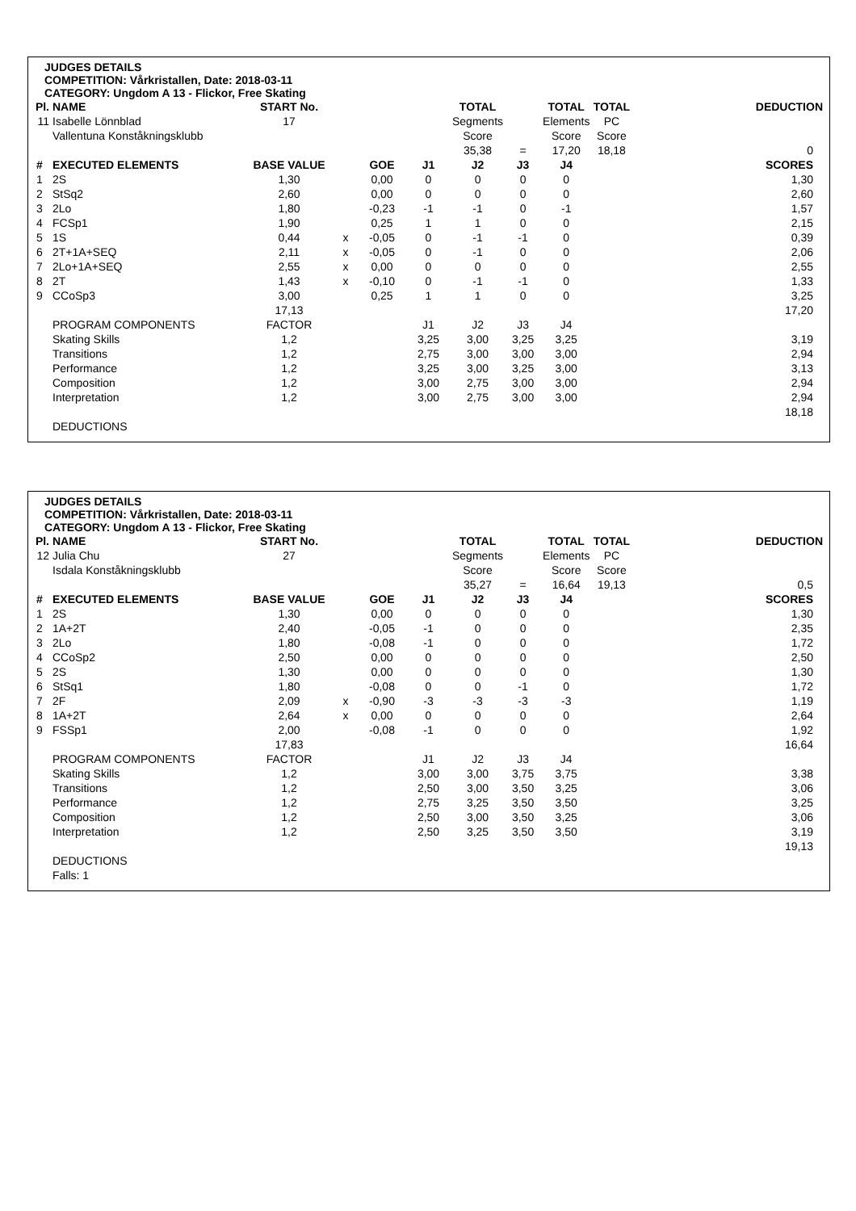JUDGES DETAILS
COMPETITION: Vårkristallen, Date: 2018-03-11
CATEGORY: Ungdom A 13 - Flickor, Free Skating
| Pl. | NAME | START No. | | | | TOTAL | | TOTAL | TOTAL | | DEDUCTION |
| 11 | Isabelle Lönnblad | 17 | | | | Segments | | Elements | PC | | |
| | Vallentuna Konståkningsklubb | | | | | Score | | Score | Score | | |
| | | | | | | 35,38 | = | 17,20 | 18,18 | | 0 |
| # | EXECUTED ELEMENTS | BASE VALUE | | GOE | J1 | J2 | J3 | J4 | | | SCORES |
| 1 | 2S | 1,30 | | 0,00 | 0 | 0 | 0 | 0 | | | 1,30 |
| 2 | StSq2 | 2,60 | | 0,00 | 0 | 0 | 0 | 0 | | | 2,60 |
| 3 | 2Lo | 1,80 | | -0,23 | -1 | -1 | 0 | -1 | | | 1,57 |
| 4 | FCSp1 | 1,90 | | 0,25 | 1 | 1 | 0 | 0 | | | 2,15 |
| 5 | 1S | 0,44 | x | -0,05 | 0 | -1 | -1 | 0 | | | 0,39 |
| 6 | 2T+1A+SEQ | 2,11 | x | -0,05 | 0 | -1 | 0 | 0 | | | 2,06 |
| 7 | 2Lo+1A+SEQ | 2,55 | x | 0,00 | 0 | 0 | 0 | 0 | | | 2,55 |
| 8 | 2T | 1,43 | x | -0,10 | 0 | -1 | -1 | 0 | | | 1,33 |
| 9 | CCoSp3 | 3,00 | | 0,25 | 1 | 1 | 0 | 0 | | | 3,25 |
| | | 17,13 | | | | | | | | | 17,20 |
| | PROGRAM COMPONENTS | FACTOR | | | J1 | J2 | J3 | J4 | | | |
| | Skating Skills | 1,2 | | | 3,25 | 3,00 | 3,25 | 3,25 | | | 3,19 |
| | Transitions | 1,2 | | | 2,75 | 3,00 | 3,00 | 3,00 | | | 2,94 |
| | Performance | 1,2 | | | 3,25 | 3,00 | 3,25 | 3,00 | | | 3,13 |
| | Composition | 1,2 | | | 3,00 | 2,75 | 3,00 | 3,00 | | | 2,94 |
| | Interpretation | 1,2 | | | 3,00 | 2,75 | 3,00 | 3,00 | | | 2,94 |
| | | | | | | | | | | | 18,18 |
| | DEDUCTIONS | | | | | | | | | | |
JUDGES DETAILS
COMPETITION: Vårkristallen, Date: 2018-03-11
CATEGORY: Ungdom A 13 - Flickor, Free Skating
| Pl. | NAME | START No. | | | | TOTAL | | TOTAL | TOTAL | | DEDUCTION |
| 12 | Julia Chu | 27 | | | | Segments | | Elements | PC | | |
| | Isdala Konståkningsklubb | | | | | Score | | Score | Score | | |
| | | | | | | 35,27 | = | 16,64 | 19,13 | | 0,5 |
| # | EXECUTED ELEMENTS | BASE VALUE | | GOE | J1 | J2 | J3 | J4 | | | SCORES |
| 1 | 2S | 1,30 | | 0,00 | 0 | 0 | 0 | 0 | | | 1,30 |
| 2 | 1A+2T | 2,40 | | -0,05 | -1 | 0 | 0 | 0 | | | 2,35 |
| 3 | 2Lo | 1,80 | | -0,08 | -1 | 0 | 0 | 0 | | | 1,72 |
| 4 | CCoSp2 | 2,50 | | 0,00 | 0 | 0 | 0 | 0 | | | 2,50 |
| 5 | 2S | 1,30 | | 0,00 | 0 | 0 | 0 | 0 | | | 1,30 |
| 6 | StSq1 | 1,80 | | -0,08 | 0 | 0 | -1 | 0 | | | 1,72 |
| 7 | 2F | 2,09 | x | -0,90 | -3 | -3 | -3 | -3 | | | 1,19 |
| 8 | 1A+2T | 2,64 | x | 0,00 | 0 | 0 | 0 | 0 | | | 2,64 |
| 9 | FSSp1 | 2,00 | | -0,08 | -1 | 0 | 0 | 0 | | | 1,92 |
| | | 17,83 | | | | | | | | | 16,64 |
| | PROGRAM COMPONENTS | FACTOR | | | J1 | J2 | J3 | J4 | | | |
| | Skating Skills | 1,2 | | | 3,00 | 3,00 | 3,75 | 3,75 | | | 3,38 |
| | Transitions | 1,2 | | | 2,50 | 3,00 | 3,50 | 3,25 | | | 3,06 |
| | Performance | 1,2 | | | 2,75 | 3,25 | 3,50 | 3,50 | | | 3,25 |
| | Composition | 1,2 | | | 2,50 | 3,00 | 3,50 | 3,25 | | | 3,06 |
| | Interpretation | 1,2 | | | 2,50 | 3,25 | 3,50 | 3,50 | | | 3,19 |
| | | | | | | | | | | | 19,13 |
| | DEDUCTIONS | | | | | | | | | | |
| | Falls: 1 | | | | | | | | | | |